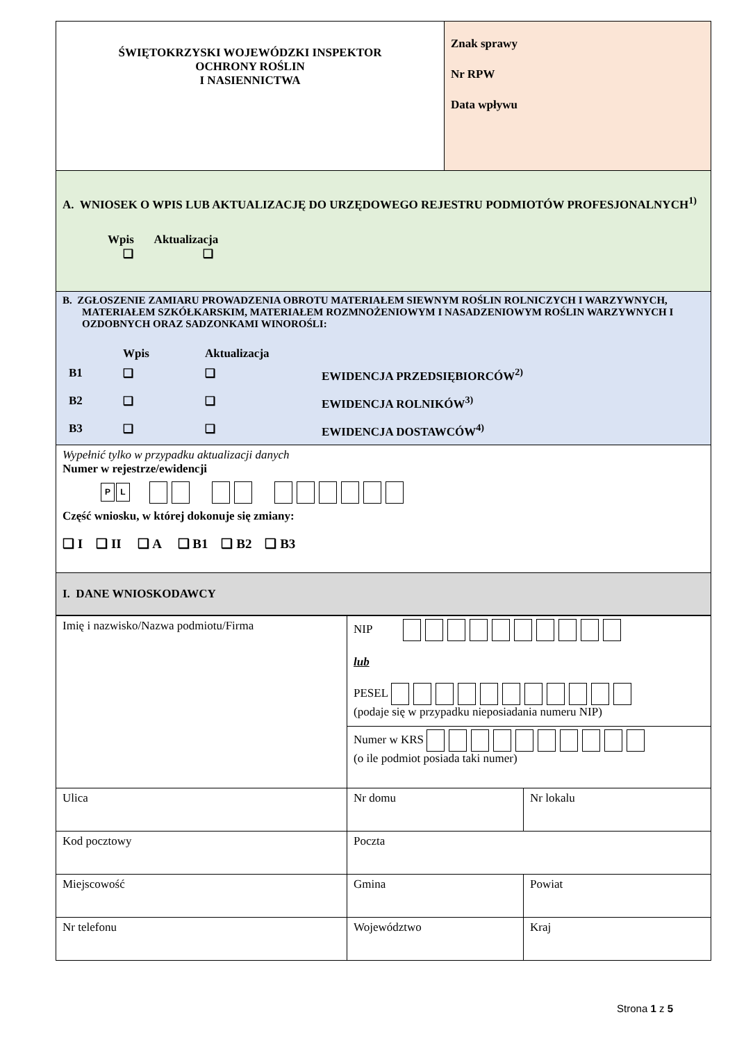| ŚWIĘTOKRZYSKI WOJEWÓDZKI INSPEKTOR OCHRONY ROŚLIN I NASIENNICTWA | Znak sprawy Nr RPW Data wpływu |
| A. WNIOSEK O WPIS LUB AKTUALIZACJĘ DO URZĘDOWEGO REJESTRU PODMIOTÓW PROFESJONALNYCH<sup>1)</sup> Wpis Aktualizacja ❑ ❑ | |
| B. ZGŁOSZENIE ZAMIARU PROWADZENIA OBROTU MATERIAŁEM SIEWNYM ROŚLIN ROLNICZYCH I WARZYWNYCH, MATERIAŁEM SZKÓŁKARSKIM, MATERIAŁEM ROZMNOŻENIOWYM I NASADZENIOWYM ROŚLIN WARZYWNYCH I OZDOBNYCH ORAZ SADZONKAMI WINOROŚLI: / / Wpis / Aktualizacja / / / B1 / ❑ / ❑ / EWIDENCJA PRZEDSIĘBIORCÓW<sup>2)</sup> / / B2 / ❑ / ❑ / EWIDENCJA ROLNIKÓW<sup>3)</sup> / / B3 / ❑ / ❑ / EWIDENCJA DOSTAWCÓW<sup>4)</sup> / | |
| Wypełnić tylko w przypadku aktualizacji danych Numer w rejestrze/ewidencji P L Część wniosku, w której dokonuje się zmiany: ❑ I ❑ II ❑ A ❑ B1 ❑ B2 ❑ B3 | |
| I. DANE WNIOSKODAWCY | |
| Imię i nazwisko/Nazwa podmiotu/Firma | NIP lub PESEL (podaje się w przypadku nieposiadania numeru NIP) | |
| | Numer w KRS (o ile podmiot posiada taki numer) | |
| Ulica | Nr domu | Nr lokalu |
| Kod pocztowy | Poczta | |
| Miejscowość | Gmina | Powiat |
| Nr telefonu | Województwo | Kraj |
Strona 1 z 5